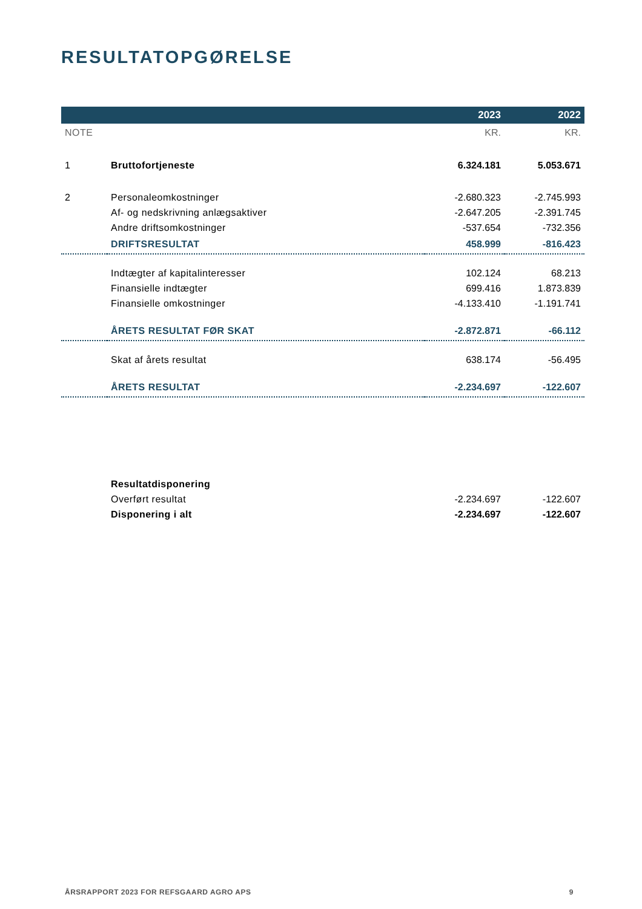RESULTATOPGØRELSE
| | | 2023 | 2022 |
| --- | --- | --- | --- |
| NOTE | | KR. | KR. |
| 1 | Bruttofortjeneste | 6.324.181 | 5.053.671 |
| 2 | Personaleomkostninger | -2.680.323 | -2.745.993 |
| | Af- og nedskrivning anlægsaktiver | -2.647.205 | -2.391.745 |
| | Andre driftsomkostninger | -537.654 | -732.356 |
| | DRIFTSRESULTAT | 458.999 | -816.423 |
| | Indtægter af kapitalinteresser | 102.124 | 68.213 |
| | Finansielle indtægter | 699.416 | 1.873.839 |
| | Finansielle omkostninger | -4.133.410 | -1.191.741 |
| | ÅRETS RESULTAT FØR SKAT | -2.872.871 | -66.112 |
| | Skat af årets resultat | 638.174 | -56.495 |
| | ÅRETS RESULTAT | -2.234.697 | -122.607 |
| | Resultatdisponering | | |
| | Overført resultat | -2.234.697 | -122.607 |
| | Disponering i alt | -2.234.697 | -122.607 |
ÅRSRAPPORT 2023 FOR REFSGAARD AGRO APS 9